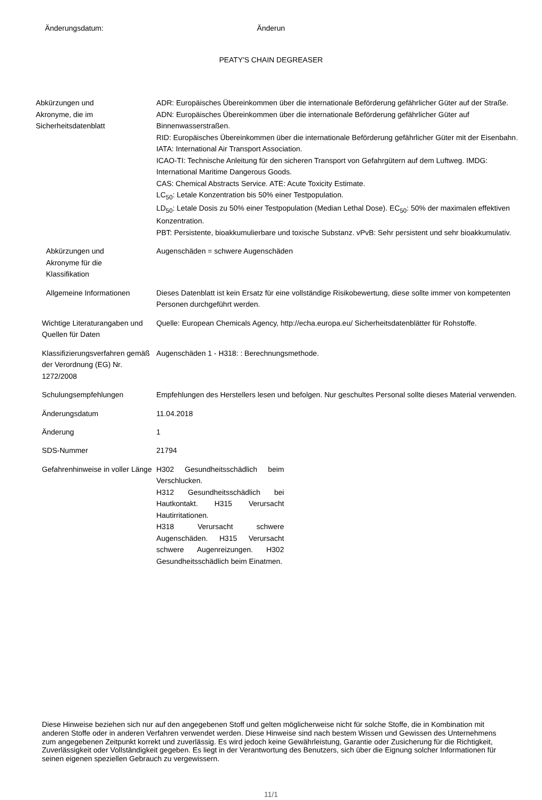Änderungsdatum: Änderun
PEATY'S CHAIN DEGREASER
Abkürzungen und Akronyme, die im Sicherheitsdatenblatt
ADR: Europäisches Übereinkommen über die internationale Beförderung gefährlicher Güter auf der Straße.
ADN: Europäisches Übereinkommen über die internationale Beförderung gefährlicher Güter auf Binnenwasserstraßen.
RID: Europäisches Übereinkommen über die internationale Beförderung gefährlicher Güter mit der Eisenbahn.
IATA: International Air Transport Association.
ICAO-TI: Technische Anleitung für den sicheren Transport von Gefahrgütern auf dem Luftweg. IMDG: International Maritime Dangerous Goods.
CAS: Chemical Abstracts Service. ATE: Acute Toxicity Estimate.
LC<sub>50</sub>: Letale Konzentration bis 50% einer Testpopulation.
LD<sub>50</sub>: Letale Dosis zu 50% einer Testpopulation (Median Lethal Dose). EC<sub>50</sub>: 50% der maximalen effektiven Konzentration.
PBT: Persistente, bioakkumulierbare und toxische Substanz. vPvB: Sehr persistent und sehr bioakkumulativ.
Abkürzungen und Akronyme für die Klassifikation
Augenschäden = schwere Augenschäden
Allgemeine Informationen Dieses Datenblatt ist kein Ersatz für eine vollständige Risikobewertung, diese sollte immer von kompetenten Personen durchgeführt werden.
Wichtige Literaturangaben und Quellen für Daten
Quelle: European Chemicals Agency, http://echa.europa.eu/ Sicherheitsdatenblätter für Rohstoffe.
Klassifizierungsverfahren gemäß der Verordnung (EG) Nr. 1272/2008
Augenschäden 1 - H318: : Berechnungsmethode.
Schulungsempfehlungen Empfehlungen des Herstellers lesen und befolgen. Nur geschultes Personal sollte dieses Material verwenden.
Änderungsdatum 11.04.2018
Änderung 1
SDS-Nummer 21794
Gefahrenhinweise in voller Länge H302 Gesundheitsschädlich beim Verschlucken.
H312 Gesundheitsschädlich bei Hautkontakt. H315 Verursacht Hautirritationen.
H318 Verursacht schwere Augenschäden. H315 Verursacht schwere Augenreizungen. H302 Gesundheitsschädlich beim Einatmen.
Diese Hinweise beziehen sich nur auf den angegebenen Stoff und gelten möglicherweise nicht für solche Stoffe, die in Kombination mit anderen Stoffe oder in anderen Verfahren verwendet werden. Diese Hinweise sind nach bestem Wissen und Gewissen des Unternehmens zum angegebenen Zeitpunkt korrekt und zuverlässig. Es wird jedoch keine Gewährleistung, Garantie oder Zusicherung für die Richtigkeit, Zuverlässigkeit oder Vollständigkeit gegeben. Es liegt in der Verantwortung des Benutzers, sich über die Eignung solcher Informationen für seinen eigenen speziellen Gebrauch zu vergewissern.
11/1